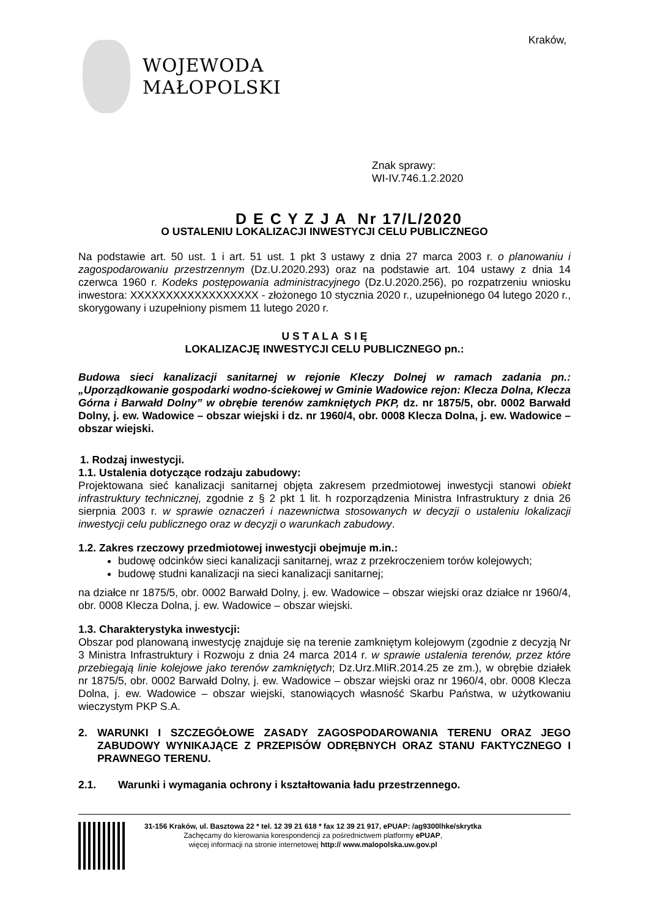WOJEWODA
MAŁOPOLSKI
Kraków,
Znak sprawy:
WI-IV.746.1.2.2020
D E C Y Z J A Nr 17/L/2020
O USTALENIU LOKALIZACJI INWESTYCJI CELU PUBLICZNEGO
Na podstawie art. 50 ust. 1 i art. 51 ust. 1 pkt 3 ustawy z dnia 27 marca 2003 r. o planowaniu i zagospodarowaniu przestrzennym (Dz.U.2020.293) oraz na podstawie art. 104 ustawy z dnia 14 czerwca 1960 r. Kodeks postępowania administracyjnego (Dz.U.2020.256), po rozpatrzeniu wniosku inwestora: XXXXXXXXXXXXXXXXXX - złożonego 10 stycznia 2020 r., uzupełnionego 04 lutego 2020 r., skorygowany i uzupełniony pismem 11 lutego 2020 r.
U S T A L A S I Ę
LOKALIZACJĘ INWESTYCJI CELU PUBLICZNEGO pn.:
Budowa sieci kanalizacji sanitarnej w rejonie Kleczy Dolnej w ramach zadania pn.: „Uporządkowanie gospodarki wodno-ściekowej w Gminie Wadowice rejon: Klecza Dolna, Klecza Górna i Barwałd Dolny” w obrębie terenów zamkniętych PKP, dz. nr 1875/5, obr. 0002 Barwałd Dolny, j. ew. Wadowice – obszar wiejski i dz. nr 1960/4, obr. 0008 Klecza Dolna, j. ew. Wadowice – obszar wiejski.
1. Rodzaj inwestycji.
1.1. Ustalenia dotyczące rodzaju zabudowy:
Projektowana sieć kanalizacji sanitarnej objęta zakresem przedmiotowej inwestycji stanowi obiekt infrastruktury technicznej, zgodnie z § 2 pkt 1 lit. h rozporządzenia Ministra Infrastruktury z dnia 26 sierpnia 2003 r. w sprawie oznaczeń i nazewnictwa stosowanych w decyzji o ustaleniu lokalizacji inwestycji celu publicznego oraz w decyzji o warunkach zabudowy.
1.2. Zakres rzeczowy przedmiotowej inwestycji obejmuje m.in.:
budowę odcinków sieci kanalizacji sanitarnej, wraz z przekroczeniem torów kolejowych;
budowę studni kanalizacji na sieci kanalizacji sanitarnej;
na działce nr 1875/5, obr. 0002 Barwałd Dolny, j. ew. Wadowice – obszar wiejski oraz działce nr 1960/4, obr. 0008 Klecza Dolna, j. ew. Wadowice – obszar wiejski.
1.3. Charakterystyka inwestycji:
Obszar pod planowaną inwestycję znajduje się na terenie zamkniętym kolejowym (zgodnie z decyzją Nr 3 Ministra Infrastruktury i Rozwoju z dnia 24 marca 2014 r. w sprawie ustalenia terenów, przez które przebiegają linie kolejowe jako terenów zamkniętych; Dz.Urz.MIiR.2014.25 ze zm.), w obrębie działek nr 1875/5, obr. 0002 Barwałd Dolny, j. ew. Wadowice – obszar wiejski oraz nr 1960/4, obr. 0008 Klecza Dolna, j. ew. Wadowice – obszar wiejski, stanowiących własność Skarbu Państwa, w użytkowaniu wieczystym PKP S.A.
2. WARUNKI I SZCZEGÓŁOWE ZASADY ZAGOSPODAROWANIA TERENU ORAZ JEGO ZABUDOWY WYNIKAJĄCE Z PRZEPISÓW ODRĘBNYCH ORAZ STANU FAKTYCZNEGO I PRAWNEGO TERENU.
2.1. Warunki i wymagania ochrony i kształtowania ładu przestrzennego.
31-156 Kraków, ul. Basztowa 22 * tel. 12 39 21 618 * fax 12 39 21 917, ePUAP: /ag9300lhke/skrytka
Zachęcamy do kierowania korespondencji za pośrednictwem platformy ePUAP,
więcej informacji na stronie internetowej http:// www.malopolska.uw.gov.pl